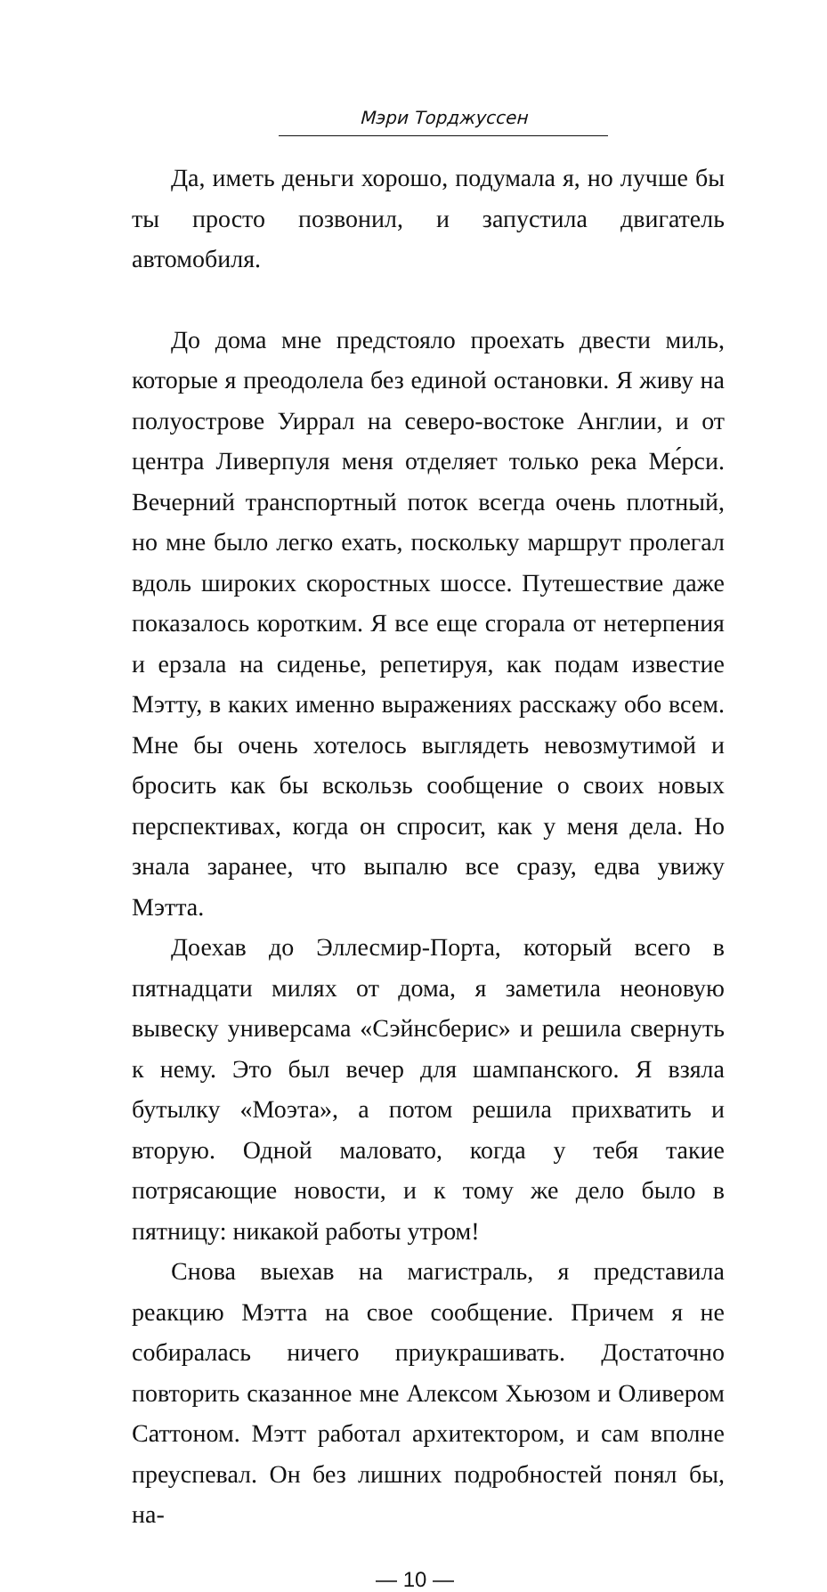Мэри Торджуссен
Да, иметь деньги хорошо, подумала я, но лучше бы ты просто позвонил, и запустила двигатель автомобиля.
До дома мне предстояло проехать двести миль, которые я преодолела без единой остановки. Я живу на полуострове Уиррал на северо-востоке Англии, и от центра Ливерпуля меня отделяет только река Ме́рси. Вечерний транспортный поток всегда очень плотный, но мне было легко ехать, поскольку маршрут пролегал вдоль широких скоростных шоссе. Путешествие даже показалось коротким. Я все еще сгорала от нетерпения и ерзала на сиденье, репетируя, как подам известие Мэтту, в каких именно выражениях расскажу обо всем. Мне бы очень хотелось выглядеть невозмутимой и бросить как бы вскользь сообщение о своих новых перспективах, когда он спросит, как у меня дела. Но знала заранее, что выпалю все сразу, едва увижу Мэтта.
Доехав до Эллесмир-Порта, который всего в пятнадцати милях от дома, я заметила неоновую вывеску универсама «Сэйнсберис» и решила свернуть к нему. Это был вечер для шампанского. Я взяла бутылку «Моэта», а потом решила прихватить и вторую. Одной маловато, когда у тебя такие потрясающие новости, и к тому же дело было в пятницу: никакой работы утром!
Снова выехав на магистраль, я представила реакцию Мэтта на свое сообщение. Причем я не собиралась ничего приукрашивать. Достаточно повторить сказанное мне Алексом Хьюзом и Оливером Саттоном. Мэтт работал архитектором, и сам вполне преуспевал. Он без лишних подробностей понял бы, на-
— 10 —